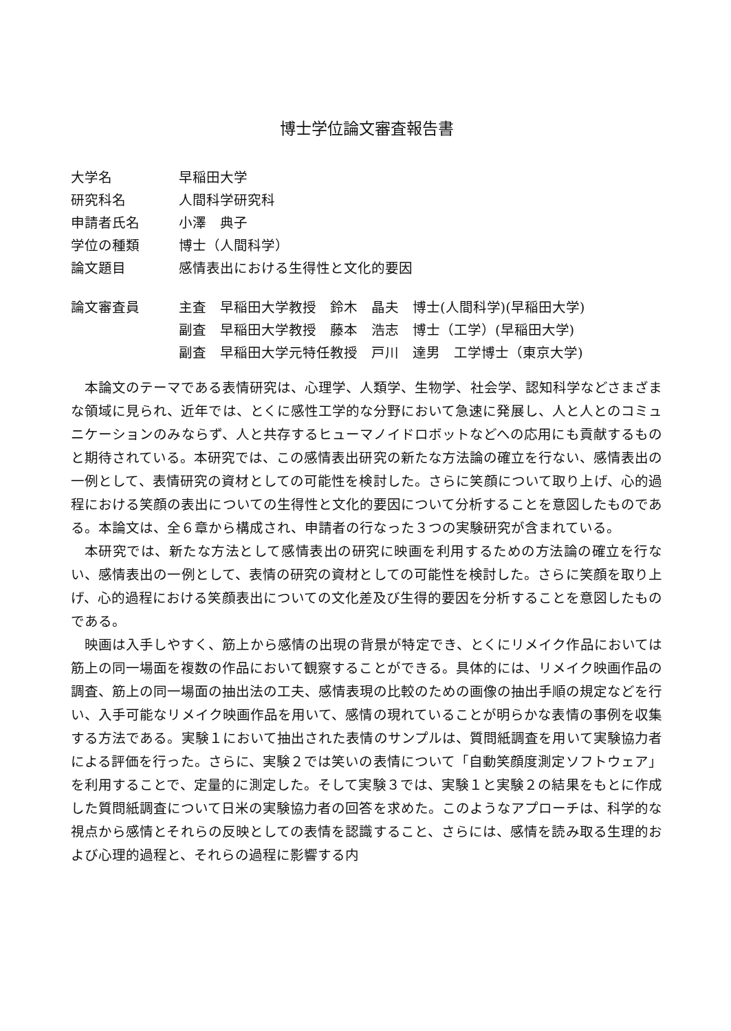博士学位論文審査報告書
| 大学名 | 早稲田大学 |
| 研究科名 | 人間科学研究科 |
| 申請者氏名 | 小澤 典子 |
| 学位の種類 | 博士（人間科学） |
| 論文題目 | 感情表出における生得性と文化的要因 |
| 論文審査員 | 主査 早稲田大学教授 鈴木 晶夫 博士(人間科学)(早稲田大学) |
| | 副査 早稲田大学教授 藤本 浩志 博士（工学）(早稲田大学) |
| | 副査 早稲田大学元特任教授 戸川 達男 工学博士（東京大学) |
本論文のテーマである表情研究は、心理学、人類学、生物学、社会学、認知科学などさまざまな領域に見られ、近年では、とくに感性工学的な分野において急速に発展し、人と人とのコミュニケーションのみならず、人と共存するヒューマノイドロボットなどへの応用にも貢献するものと期待されている。本研究では、この感情表出研究の新たな方法論の確立を行ない、感情表出の一例として、表情研究の資材としての可能性を検討した。さらに笑顔について取り上げ、心的過程における笑顔の表出についての生得性と文化的要因について分析することを意図したものである。本論文は、全６章から構成され、申請者の行なった３つの実験研究が含まれている。
本研究では、新たな方法として感情表出の研究に映画を利用するための方法論の確立を行ない、感情表出の一例として、表情の研究の資材としての可能性を検討した。さらに笑顔を取り上げ、心的過程における笑顔表出についての文化差及び生得的要因を分析することを意図したものである。
映画は入手しやすく、筋上から感情の出現の背景が特定でき、とくにリメイク作品においては筋上の同一場面を複数の作品において観察することができる。具体的には、リメイク映画作品の調査、筋上の同一場面の抽出法の工夫、感情表現の比較のための画像の抽出手順の規定などを行い、入手可能なリメイク映画作品を用いて、感情の現れていることが明らかな表情の事例を収集する方法である。実験１において抽出された表情のサンプルは、質問紙調査を用いて実験協力者による評価を行った。さらに、実験２では笑いの表情について「自動笑顔度測定ソフトウェア」を利用することで、定量的に測定した。そして実験３では、実験１と実験２の結果をもとに作成した質問紙調査について日米の実験協力者の回答を求めた。このようなアプローチは、科学的な視点から感情とそれらの反映としての表情を認識すること、さらには、感情を読み取る生理的および心理的過程と、それらの過程に影響する内